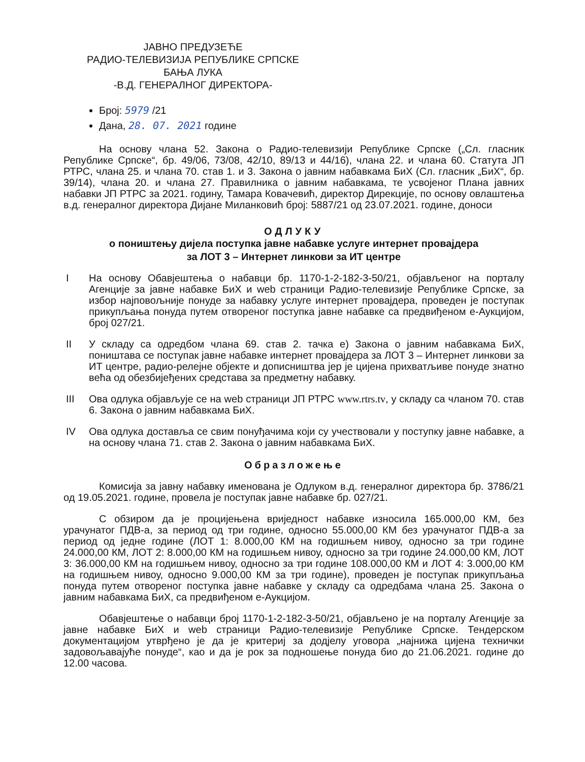ЈАВНО ПРЕДУЗЕЋЕ
РАДИО-ТЕЛЕВИЗИЈА РЕПУБЛИКЕ СРПСКЕ
БАЊА ЛУКА
-В.Д. ГЕНЕРАЛНОГ ДИРЕКТОРА-
Број: 5979 /21
Дана, 28. 07. 2021 године
На основу члана 52. Закона о Радио-телевизији Републике Српске („Сл. гласник Републике Српске“, бр. 49/06, 73/08, 42/10, 89/13 и 44/16), члана 22. и члана 60. Статута ЈП РТРС, члана 25. и члана 70. став 1. и 3. Закона о јавним набавкама БиХ (Сл. гласник „БиХ“, бр. 39/14), члана 20. и члана 27. Правилника о јавним набавкама, те усвојеног Плана јавних набавки ЈП РТРС за 2021. годину, Тамара Ковачевић, директор Дирекције, по основу овлаштења в.д. генералног директора Дијане Миланковић број: 5887/21 од 23.07.2021. године, доноси
ОДЛУКУ
о поништењу дијела поступка јавне набавке услуге интернет провајдера
за ЛОТ 3 – Интернет линкови за ИТ центре
I На основу Обавјештења о набавци бр. 1170-1-2-182-3-50/21, објављеног на порталу Агенције за јавне набавке БиХ и web страници Радио-телевизије Републике Српске, за избор најповољније понуде за набавку услуге интернет провајдера, проведен је поступак прикупљања понуда путем отвореног поступка јавне набавке са предвиђеном е-Аукцијом, број 027/21.
II У складу са одредбом члана 69. став 2. тачка е) Закона о јавним набавкама БиХ, поништава се поступак јавне набавке интернет провајдера за ЛОТ 3 – Интернет линкови за ИТ центре, радио-релејне објекте и дописништва јер је цијена прихватљиве понуде знатно већа од обезбијеђених средстава за предметну набавку.
III Ова одлука објављује се на web страници ЈП РТРС www.rtrs.tv, у складу са чланом 70. став 6. Закона о јавним набавкама БиХ.
IV Ова одлука доставља се свим понуђачима који су учествовали у поступку јавне набавке, а на основу члана 71. став 2. Закона о јавним набавкама БиХ.
Образложење
Комисија за јавну набавку именована је Одлуком в.д. генералног директора бр. 3786/21 од 19.05.2021. године, провела је поступак јавне набавке бр. 027/21.
С обзиром да је процијењена вриједност набавке износила 165.000,00 КМ, без урачунатог ПДВ-а, за период од три године, односно 55.000,00 КМ без урачунатог ПДВ-а за период од једне године (ЛОТ 1: 8.000,00 КМ на годишњем нивоу, односно за три године 24.000,00 КМ, ЛОТ 2: 8.000,00 КМ на годишњем нивоу, односно за три године 24.000,00 КМ, ЛОТ 3: 36.000,00 КМ на годишњем нивоу, односно за три године 108.000,00 КМ и ЛОТ 4: 3.000,00 КМ на годишњем нивоу, односно 9.000,00 КМ за три године), проведен је поступак прикупљања понуда путем отвореног поступка јавне набавке у складу са одредбама члана 25. Закона о јавним набавкама БиХ, са предвиђеном е-Аукцијом.
Обавјештење о набавци број 1170-1-2-182-3-50/21, објављено је на порталу Агенције за јавне набавке БиХ и web страници Радио-телевизије Републике Српске. Тендерском документацијом утврђено је да је критериј за додјелу уговора „најнижа цијена технички задовољавајуће понуде“, као и да је рок за подношење понуда био до 21.06.2021. године до 12.00 часова.